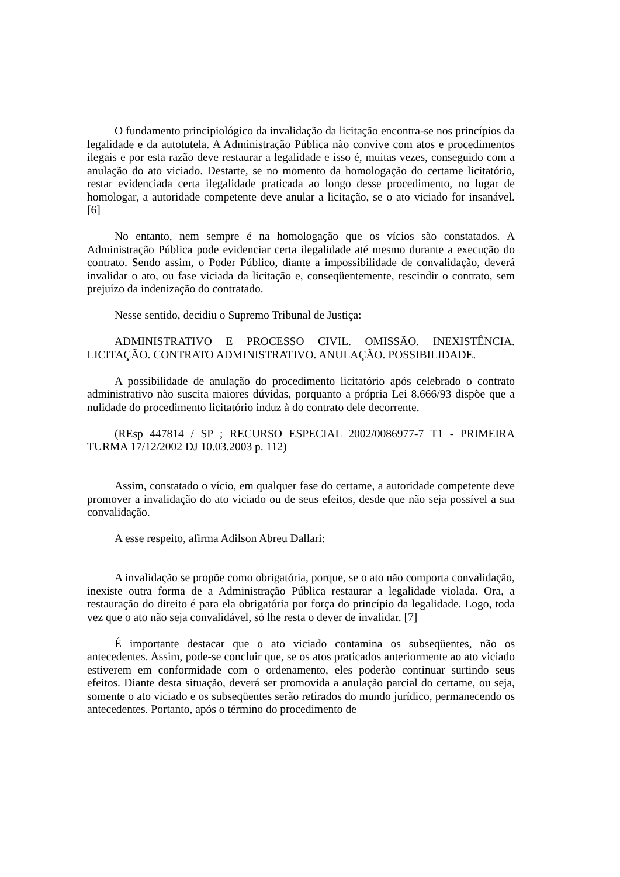O fundamento principiológico da invalidação da licitação encontra-se nos princípios da legalidade e da autotutela. A Administração Pública não convive com atos e procedimentos ilegais e por esta razão deve restaurar a legalidade e isso é, muitas vezes, conseguido com a anulação do ato viciado. Destarte, se no momento da homologação do certame licitatório, restar evidenciada certa ilegalidade praticada ao longo desse procedimento, no lugar de homologar, a autoridade competente deve anular a licitação, se o ato viciado for insanável. [6]
No entanto, nem sempre é na homologação que os vícios são constatados. A Administração Pública pode evidenciar certa ilegalidade até mesmo durante a execução do contrato. Sendo assim, o Poder Público, diante a impossibilidade de convalidação, deverá invalidar o ato, ou fase viciada da licitação e, conseqüentemente, rescindir o contrato, sem prejuízo da indenização do contratado.
Nesse sentido, decidiu o Supremo Tribunal de Justiça:
ADMINISTRATIVO E PROCESSO CIVIL. OMISSÃO. INEXISTÊNCIA. LICITAÇÃO. CONTRATO ADMINISTRATIVO. ANULAÇÃO. POSSIBILIDADE.
A possibilidade de anulação do procedimento licitatório após celebrado o contrato administrativo não suscita maiores dúvidas, porquanto a própria Lei 8.666/93 dispõe que a nulidade do procedimento licitatório induz à do contrato dele decorrente.
(REsp 447814 / SP ; RECURSO ESPECIAL 2002/0086977-7 T1 - PRIMEIRA TURMA 17/12/2002 DJ 10.03.2003 p. 112)
Assim, constatado o vício, em qualquer fase do certame, a autoridade competente deve promover a invalidação do ato viciado ou de seus efeitos, desde que não seja possível a sua convalidação.
A esse respeito, afirma Adilson Abreu Dallari:
A invalidação se propõe como obrigatória, porque, se o ato não comporta convalidação, inexiste outra forma de a Administração Pública restaurar a legalidade violada. Ora, a restauração do direito é para ela obrigatória por força do princípio da legalidade. Logo, toda vez que o ato não seja convalidável, só lhe resta o dever de invalidar. [7]
É importante destacar que o ato viciado contamina os subseqüentes, não os antecedentes. Assim, pode-se concluir que, se os atos praticados anteriormente ao ato viciado estiverem em conformidade com o ordenamento, eles poderão continuar surtindo seus efeitos. Diante desta situação, deverá ser promovida a anulação parcial do certame, ou seja, somente o ato viciado e os subseqüentes serão retirados do mundo jurídico, permanecendo os antecedentes. Portanto, após o término do procedimento de